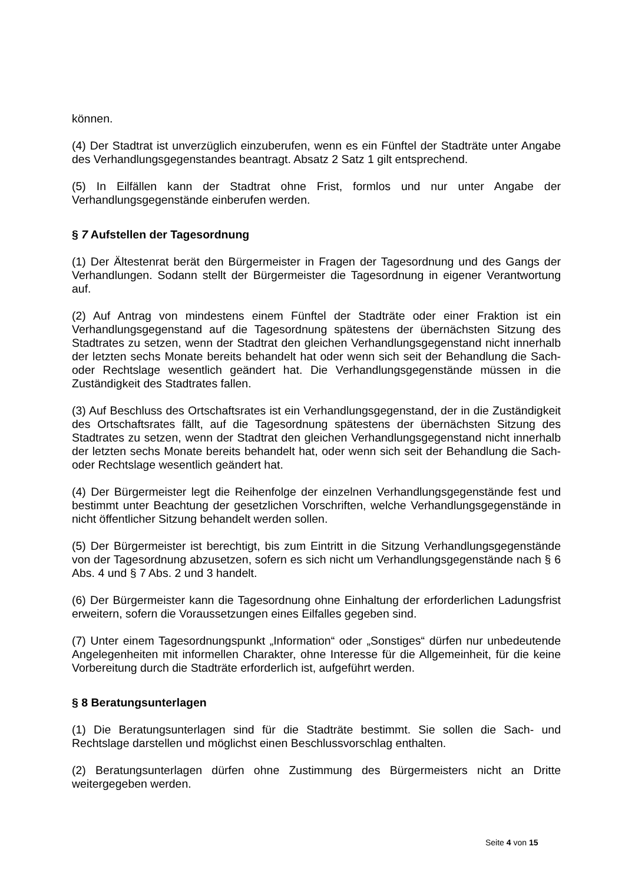können.
(4) Der Stadtrat ist unverzüglich einzuberufen, wenn es ein Fünftel der Stadträte unter Angabe des Verhandlungsgegenstandes beantragt. Absatz 2 Satz 1 gilt entsprechend.
(5) In Eilfällen kann der Stadtrat ohne Frist, formlos und nur unter Angabe der Verhandlungsgegenstände einberufen werden.
§ 7 Aufstellen der Tagesordnung
(1) Der Ältestenrat berät den Bürgermeister in Fragen der Tagesordnung und des Gangs der Verhandlungen. Sodann stellt der Bürgermeister die Tagesordnung in eigener Verantwortung auf.
(2) Auf Antrag von mindestens einem Fünftel der Stadträte oder einer Fraktion ist ein Verhandlungsgegenstand auf die Tagesordnung spätestens der übernächsten Sitzung des Stadtrates zu setzen, wenn der Stadtrat den gleichen Verhandlungsgegenstand nicht innerhalb der letzten sechs Monate bereits behandelt hat oder wenn sich seit der Behandlung die Sach- oder Rechtslage wesentlich geändert hat. Die Verhandlungsgegenstände müssen in die Zuständigkeit des Stadtrates fallen.
(3) Auf Beschluss des Ortschaftsrates ist ein Verhandlungsgegenstand, der in die Zuständigkeit des Ortschaftsrates fällt, auf die Tagesordnung spätestens der übernächsten Sitzung des Stadtrates zu setzen, wenn der Stadtrat den gleichen Verhandlungsgegenstand nicht innerhalb der letzten sechs Monate bereits behandelt hat, oder wenn sich seit der Behandlung die Sach- oder Rechtslage wesentlich geändert hat.
(4) Der Bürgermeister legt die Reihenfolge der einzelnen Verhandlungsgegenstände fest und bestimmt unter Beachtung der gesetzlichen Vorschriften, welche Verhandlungsgegenstände in nicht öffentlicher Sitzung behandelt werden sollen.
(5) Der Bürgermeister ist berechtigt, bis zum Eintritt in die Sitzung Verhandlungsgegenstände von der Tagesordnung abzusetzen, sofern es sich nicht um Verhandlungsgegenstände nach § 6 Abs. 4 und § 7 Abs. 2 und 3 handelt.
(6) Der Bürgermeister kann die Tagesordnung ohne Einhaltung der erforderlichen Ladungsfrist erweitern, sofern die Voraussetzungen eines Eilfalles gegeben sind.
(7) Unter einem Tagesordnungspunkt „Information“ oder „Sonstiges“ dürfen nur unbedeutende Angelegenheiten mit informellen Charakter, ohne Interesse für die Allgemeinheit, für die keine Vorbereitung durch die Stadträte erforderlich ist, aufgeführt werden.
§ 8 Beratungsunterlagen
(1) Die Beratungsunterlagen sind für die Stadträte bestimmt. Sie sollen die Sach- und Rechtslage darstellen und möglichst einen Beschlussvorschlag enthalten.
(2) Beratungsunterlagen dürfen ohne Zustimmung des Bürgermeisters nicht an Dritte weitergegeben werden.
Seite 4 von 15